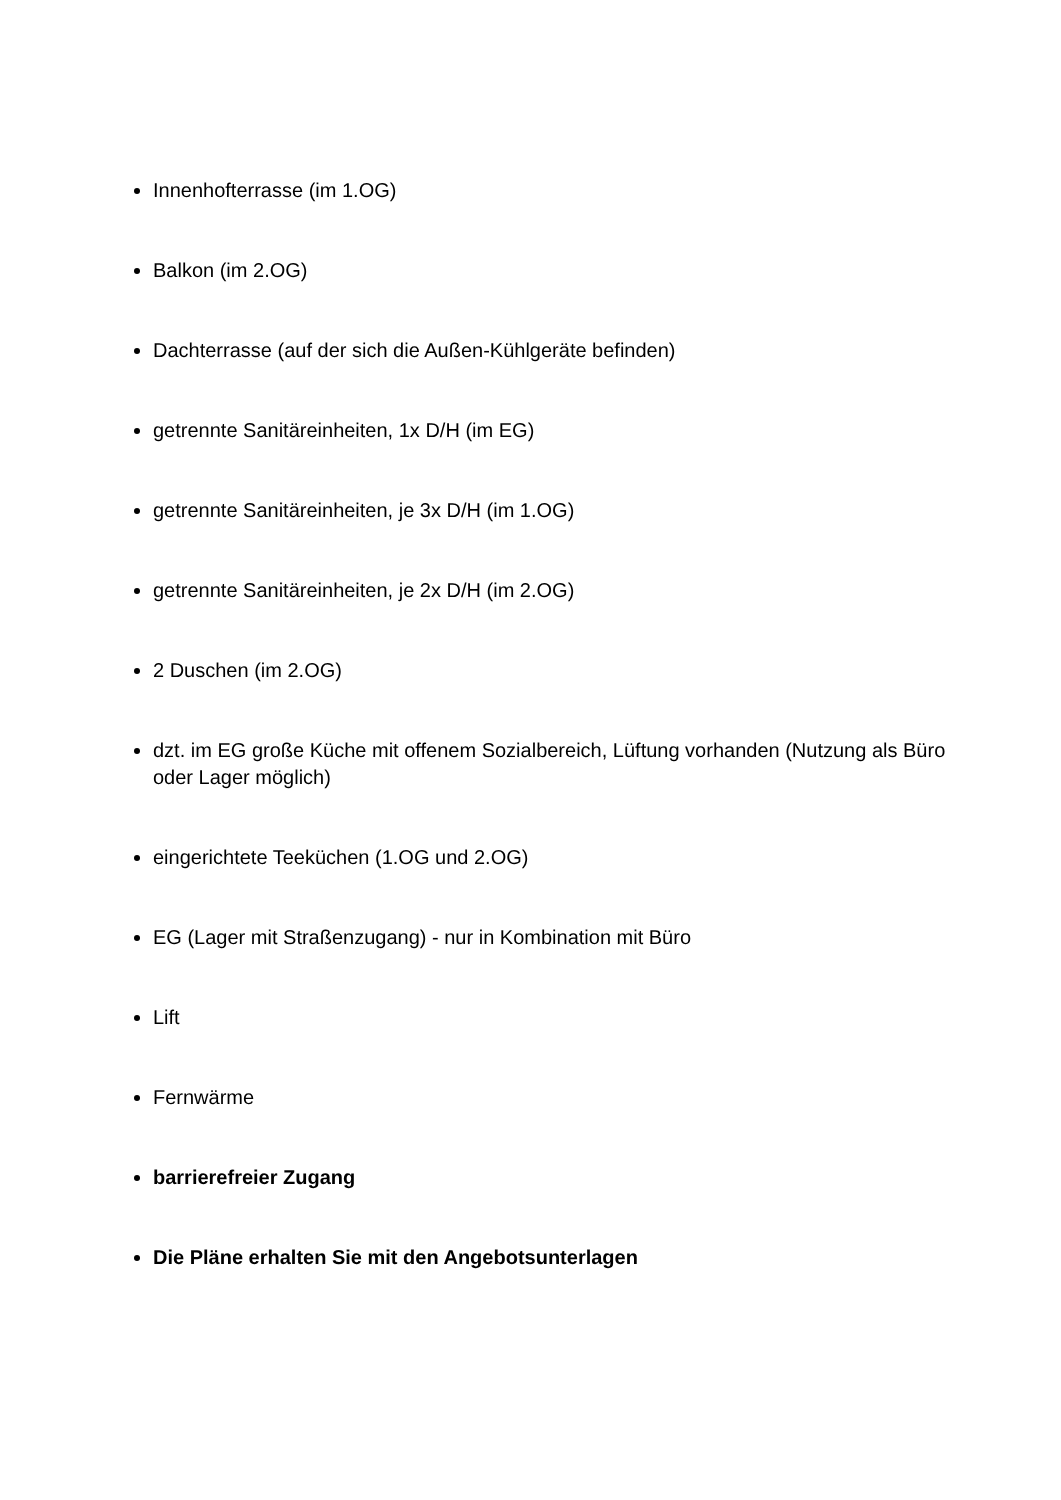Innenhofterrasse (im 1.OG)
Balkon (im 2.OG)
Dachterrasse (auf der sich die Außen-Kühlgeräte befinden)
getrennte Sanitäreinheiten, 1x D/H (im EG)
getrennte Sanitäreinheiten, je 3x D/H (im 1.OG)
getrennte Sanitäreinheiten, je 2x D/H (im 2.OG)
2 Duschen (im 2.OG)
dzt. im EG große Küche mit offenem Sozialbereich, Lüftung vorhanden (Nutzung als Büro oder Lager möglich)
eingerichtete Teeküchen (1.OG und 2.OG)
EG (Lager mit Straßenzugang) - nur in Kombination mit Büro
Lift
Fernwärme
barrierefreier Zugang
Die Pläne erhalten Sie mit den Angebotsunterlagen